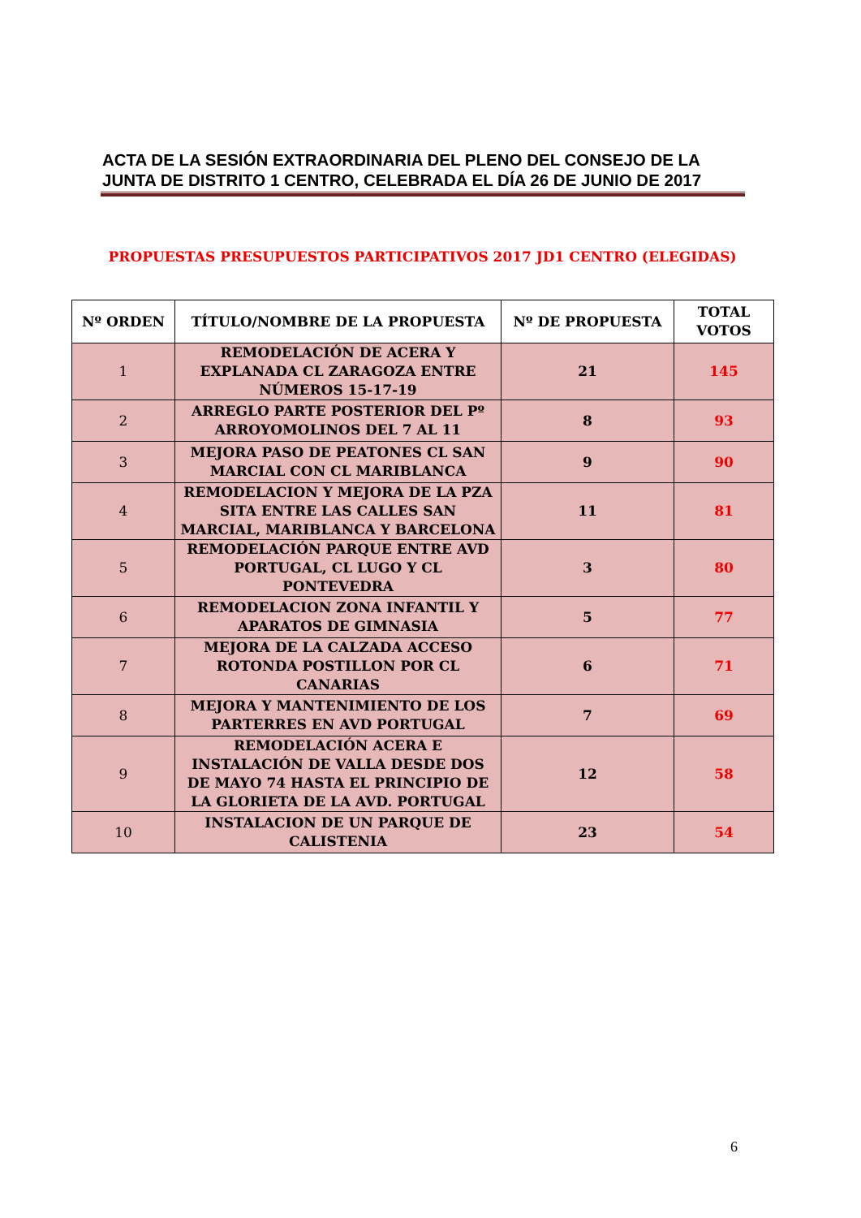ACTA DE LA SESIÓN EXTRAORDINARIA DEL PLENO DEL CONSEJO DE LA JUNTA DE DISTRITO 1 CENTRO, CELEBRADA EL DÍA 26 DE JUNIO DE 2017
PROPUESTAS PRESUPUESTOS PARTICIPATIVOS 2017 JD1 CENTRO (ELEGIDAS)
| Nº ORDEN | TÍTULO/NOMBRE DE LA PROPUESTA | Nº DE PROPUESTA | TOTAL VOTOS |
| --- | --- | --- | --- |
| 1 | REMODELACIÓN DE ACERA Y EXPLANADA CL ZARAGOZA ENTRE NÚMEROS 15-17-19 | 21 | 145 |
| 2 | ARREGLO PARTE POSTERIOR DEL Pº ARROYOMOLINOS DEL 7 AL 11 | 8 | 93 |
| 3 | MEJORA PASO DE PEATONES CL SAN MARCIAL CON CL MARIBLANCA | 9 | 90 |
| 4 | REMODELACION Y MEJORA DE LA PZA SITA ENTRE LAS CALLES SAN MARCIAL, MARIBLANCA Y BARCELONA | 11 | 81 |
| 5 | REMODELACIÓN PARQUE ENTRE AVD PORTUGAL, CL LUGO Y CL PONTEVEDRA | 3 | 80 |
| 6 | REMODELACION ZONA INFANTIL Y APARATOS DE GIMNASIA | 5 | 77 |
| 7 | MEJORA DE LA CALZADA ACCESO ROTONDA POSTILLON POR CL CANARIAS | 6 | 71 |
| 8 | MEJORA Y MANTENIMIENTO DE LOS PARTERRES EN AVD PORTUGAL | 7 | 69 |
| 9 | REMODELACIÓN ACERA E INSTALACIÓN DE VALLA DESDE DOS DE MAYO 74 HASTA EL PRINCIPIO DE LA GLORIETA DE LA AVD. PORTUGAL | 12 | 58 |
| 10 | INSTALACION DE UN PARQUE DE CALISTENIA | 23 | 54 |
6